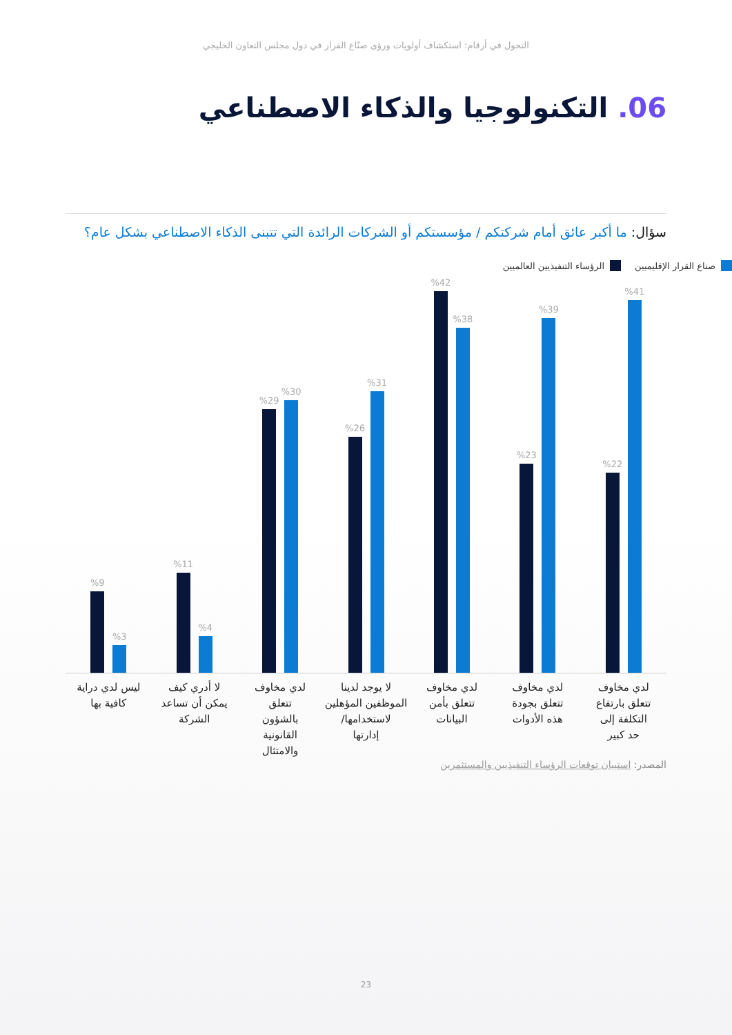التحول في أرقام: استكشاف أولويات ورؤى صنّاع القرار في دول مجلس التعاون الخليجي
06. التكنولوجيا والذكاء الاصطناعي
سؤال: ما أكبر عائق أمام شركتكم / مؤسستكم أو الشركات الرائدة التي تتبنى الذكاء الاصطناعي بشكل عام؟
الرؤساء التنفيذيين العالميين صناع القرار الإقليميين
%41
%22
%39
%23
%38
%42
%31
%26
%30
%29
%4
%11
%3
%9
لدي مخاوف
تتعلق بارتفاع
التكلفة إلى
حد كبير
لدي مخاوف
تتعلق بجودة
هذه الأدوات
لدي مخاوف
تتعلق بأمن
البيانات
لا يوجد لدينا
الموظفين المؤهلين
لاستخدامها/
إدارتها
لدي مخاوف
تتعلق
بالشؤون
القانونية
والامتثال
لا أدري كيف
يمكن أن تساعد
الشركة
ليس لدي دراية
كافية بها
المصدر: استبيان توقعات الرؤساء التنفيذيين والمستثمرين
23